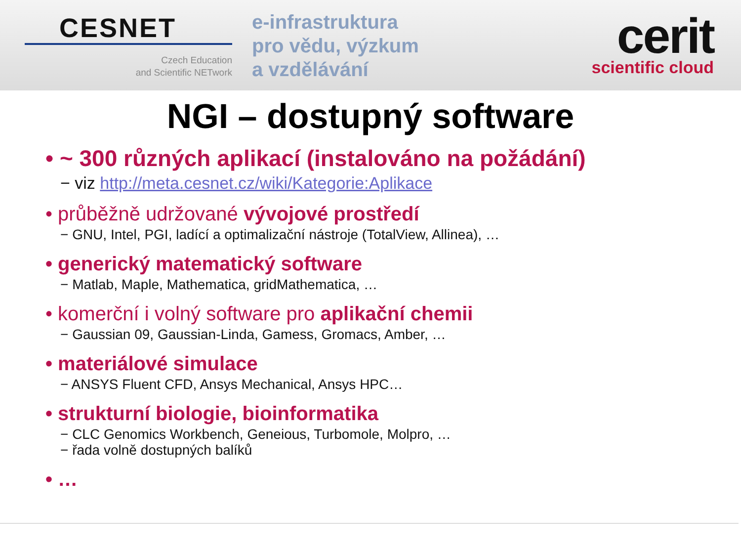CESNET
Czech Education
and Scientific NETwork
e-infrastruktura
pro vědu, výzkum
a vzdělávání
cerit
scientific cloud
NGI – dostupný software
• ~ 300 různých aplikací (instalováno na požádání)
− viz http://meta.cesnet.cz/wiki/Kategorie:Aplikace
• průběžně udržované vývojové prostředí
− GNU, Intel, PGI, ladící a optimalizační nástroje (TotalView, Allinea), …
• generický matematický software
− Matlab, Maple, Mathematica, gridMathematica, …
• komerční i volný software pro aplikační chemii
− Gaussian 09, Gaussian-Linda, Gamess, Gromacs, Amber, …
• materiálové simulace
− ANSYS Fluent CFD, Ansys Mechanical, Ansys HPC…
• strukturní biologie, bioinformatika
− CLC Genomics Workbench, Geneious, Turbomole, Molpro, …
− řada volně dostupných balíků
• …